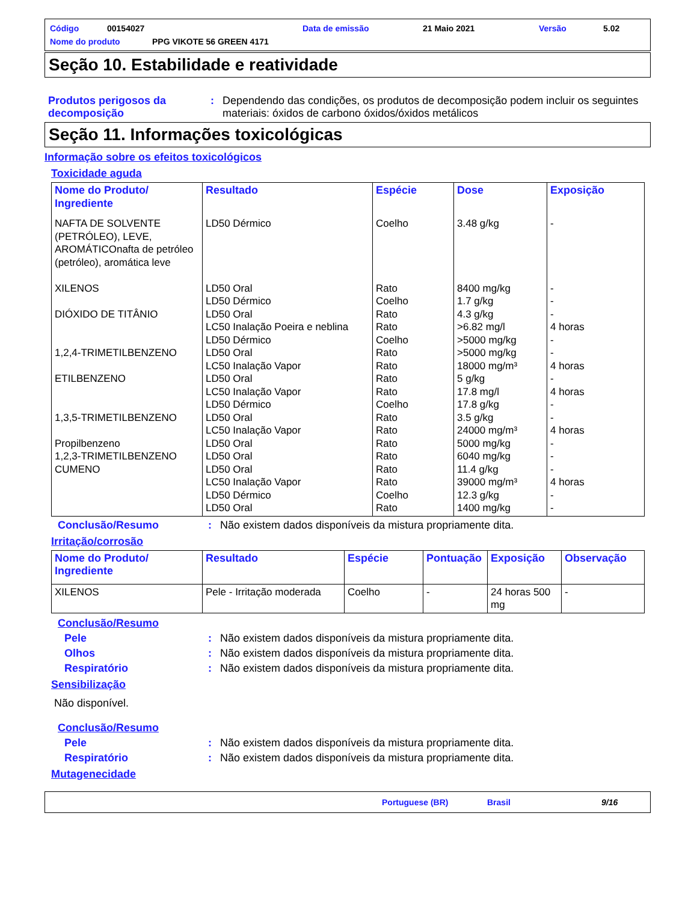Código 00154027 Data de emissão 21 Maio 2021 Versão 5.02
Nome do produto PPG VIKOTE 56 GREEN 4171
Seção 10. Estabilidade e reatividade
Produtos perigosos da decomposição
: Dependendo das condições, os produtos de decomposição podem incluir os seguintes materiais: óxidos de carbono óxidos/óxidos metálicos
Seção 11. Informações toxicológicas
Informação sobre os efeitos toxicológicos
Toxicidade aguda
| Nome do Produto/ Ingrediente | Resultado | Espécie | Dose | Exposição |
| --- | --- | --- | --- | --- |
| NAFTA DE SOLVENTE (PETRÓLEO), LEVE, AROMÁTICOnafta de petróleo (petróleo), aromática leve XILENOS DIÓXIDO DE TITÂNIO 1,2,4-TRIMETILBENZENO ETILBENZENO 1,3,5-TRIMETILBENZENO Propilbenzeno 1,2,3-TRIMETILBENZENO CUMENO | LD50 Dérmico LD50 Oral LD50 Dérmico LD50 Oral LC50 Inalação Poeira e neblina LD50 Dérmico LD50 Oral LC50 Inalação Vapor LD50 Oral LC50 Inalação Vapor LD50 Dérmico LD50 Oral LC50 Inalação Vapor LD50 Oral LD50 Oral LD50 Oral LC50 Inalação Vapor LD50 Dérmico LD50 Oral | Coelho Rato Coelho Rato Rato Coelho Rato Rato Rato Rato Coelho Rato Rato Rato Rato Rato Rato Coelho Rato | 3.48 g/kg 8400 mg/kg 1.7 g/kg 4.3 g/kg >6.82 mg/l >5000 mg/kg >5000 mg/kg 18000 mg/m³ 5 g/kg 17.8 mg/l 17.8 g/kg 3.5 g/kg 24000 mg/m³ 5000 mg/kg 6040 mg/kg 11.4 g/kg 39000 mg/m³ 12.3 g/kg 1400 mg/kg | - - - - 4 horas - - 4 horas - 4 horas - - 4 horas - - - 4 horas - - |
Conclusão/Resumo : Não existem dados disponíveis da mistura propriamente dita.
Irritação/corrosão
| Nome do Produto/ Ingrediente | Resultado | Espécie | Pontuação | Exposição | Observação |
| --- | --- | --- | --- | --- | --- |
| XILENOS | Pele - Irritação moderada | Coelho | - | 24 horas 500 mg | - |
Conclusão/Resumo
Pele : Não existem dados disponíveis da mistura propriamente dita.
Olhos : Não existem dados disponíveis da mistura propriamente dita.
Respiratório : Não existem dados disponíveis da mistura propriamente dita.
Sensibilização
Não disponível.
Conclusão/Resumo
Pele : Não existem dados disponíveis da mistura propriamente dita.
Respiratório : Não existem dados disponíveis da mistura propriamente dita.
Mutagenecidade
Portuguese (BR) Brasil 9/16